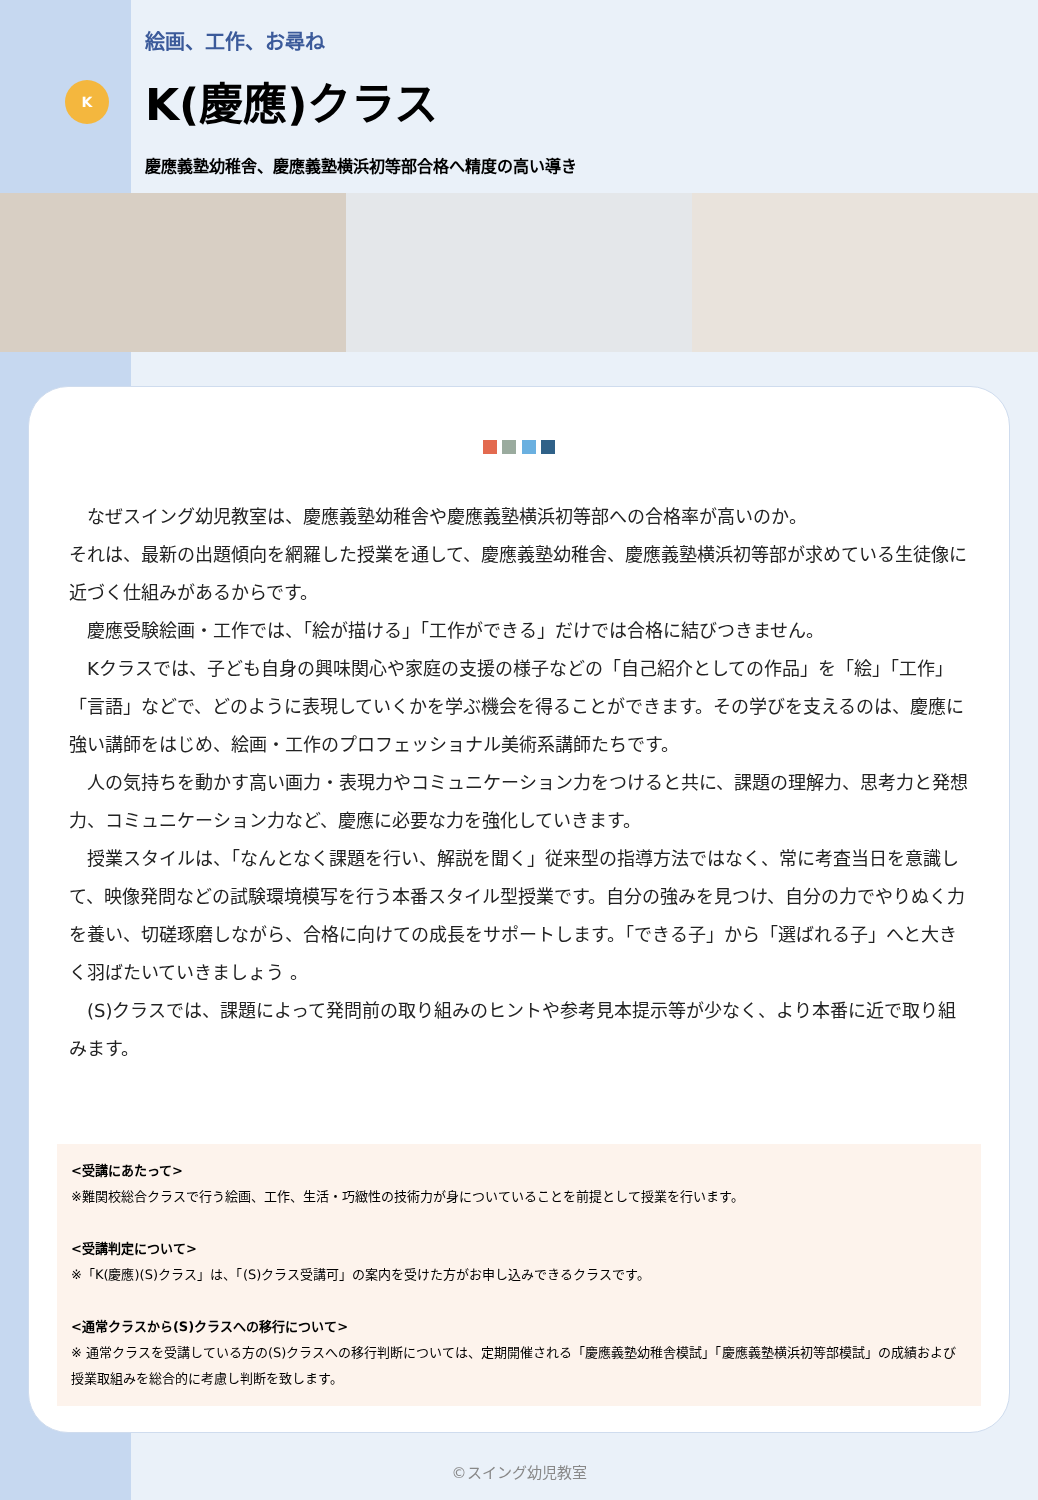K
絵画、工作、お尋ね
K(慶應)クラス
慶應義塾幼稚舎、慶應義塾横浜初等部合格へ精度の高い導き
　なぜスイング幼児教室は、慶應義塾幼稚舎や慶應義塾横浜初等部への合格率が高いのか。
それは、最新の出題傾向を網羅した授業を通して、慶應義塾幼稚舎、慶應義塾横浜初等部が求めている生徒像に近づく仕組みがあるからです。
　慶應受験絵画・工作では、「絵が描ける」「工作ができる」だけでは合格に結びつきません。
　Kクラスでは、子ども自身の興味関心や家庭の支援の様子などの「自己紹介としての作品」を「絵」「工作」「言語」などで、どのように表現していくかを学ぶ機会を得ることができます。その学びを支えるのは、慶應に強い講師をはじめ、絵画・工作のプロフェッショナル美術系講師たちです。
　人の気持ちを動かす高い画力・表現力やコミュニケーション力をつけると共に、課題の理解力、思考力と発想力、コミュニケーション力など、慶應に必要な力を強化していきます。
　授業スタイルは、「なんとなく課題を行い、解説を聞く」従来型の指導方法ではなく、常に考査当日を意識して、映像発問などの試験環境模写を行う本番スタイル型授業です。自分の強みを見つけ、自分の力でやりぬく力を養い、切磋琢磨しながら、合格に向けての成長をサポートします。「できる子」から「選ばれる子」へと大きく羽ばたいていきましょう 。
　(S)クラスでは、課題によって発問前の取り組みのヒントや参考見本提示等が少なく、より本番に近で取り組みます。
<受講にあたって>
※難関校総合クラスで行う絵画、工作、生活・巧緻性の技術力が身についていることを前提として授業を行います。
<受講判定について>
※「K(慶應)(S)クラス」は、「(S)クラス受講可」の案内を受けた方がお申し込みできるクラスです。
<通常クラスから(S)クラスへの移行について>
※ 通常クラスを受講している方の(S)クラスへの移行判断については、定期開催される「慶應義塾幼稚舎模試」「慶應義塾横浜初等部模試」の成績および授業取組みを総合的に考慮し判断を致します。
©スイング幼児教室